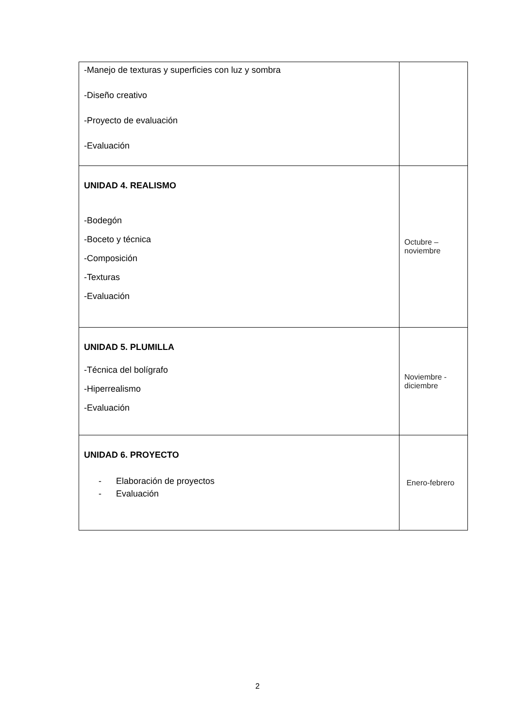| -Manejo de texturas y superficies con luz y sombra -Diseño creativo -Proyecto de evaluación -Evaluación | |
| UNIDAD 4. REALISMO -Bodegón -Boceto y técnica -Composición -Texturas -Evaluación | Octubre – noviembre |
| UNIDAD 5. PLUMILLA -Técnica del bolígrafo -Hiperrealismo -Evaluación | Noviembre - diciembre |
| UNIDAD 6. PROYECTO - Elaboración de proyectos - Evaluación | Enero-febrero |
2